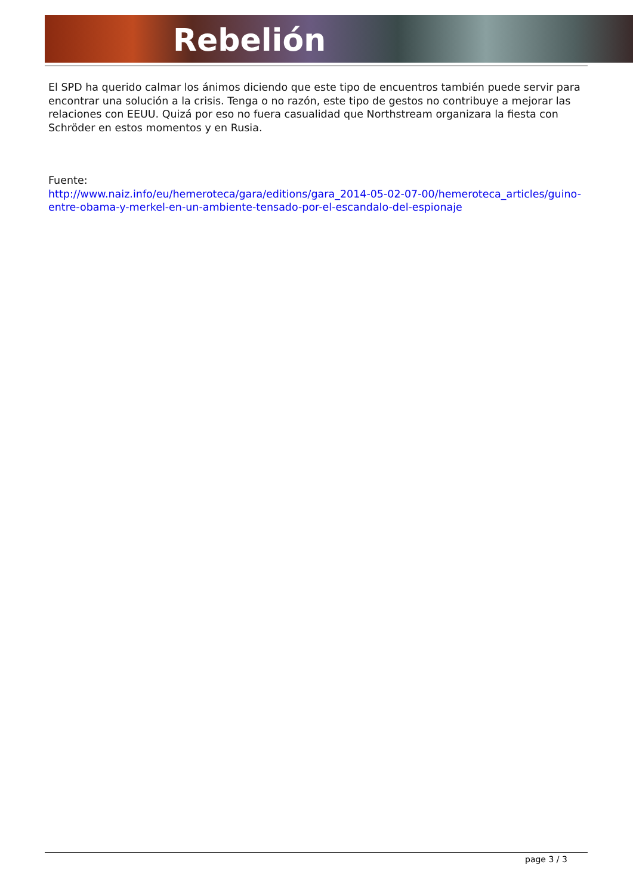Rebelión
El SPD ha querido calmar los ánimos diciendo que este tipo de encuentros también puede servir para encontrar una solución a la crisis. Tenga o no razón, este tipo de gestos no contribuye a mejorar las relaciones con EEUU. Quizá por eso no fuera casualidad que Northstream organizara la fiesta con Schröder en estos momentos y en Rusia.
Fuente:
http://www.naiz.info/eu/hemeroteca/gara/editions/gara_2014-05-02-07-00/hemeroteca_articles/guino-entre-obama-y-merkel-en-un-ambiente-tensado-por-el-escandalo-del-espionaje
page 3 / 3